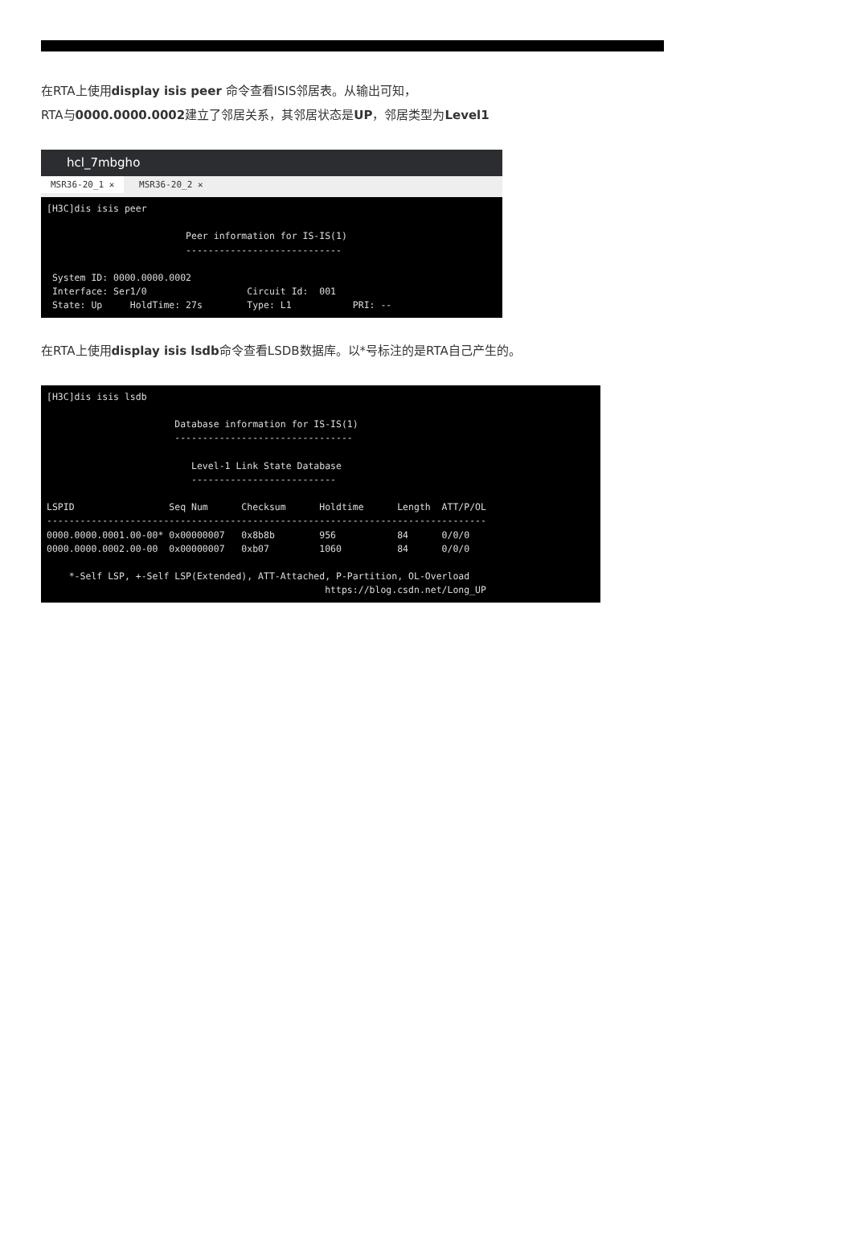在RTA上使用display isis peer 命令查看ISIS邻居表。从输出可知，
RTA与0000.0000.0002建立了邻居关系，其邻居状态是UP，邻居类型为Level1
hcl_7mbgho
MSR36-20_1 ✕ MSR36-20_2 ✕
[H3C]dis isis peer

                         Peer information for IS-IS(1)
                         ----------------------------

 System ID: 0000.0000.0002
 Interface: Ser1/0                  Circuit Id:  001
 State: Up     HoldTime: 27s        Type: L1           PRI: --
在RTA上使用display isis lsdb命令查看LSDB数据库。以*号标注的是RTA自己产生的。
[H3C]dis isis lsdb

                       Database information for IS-IS(1)
                       --------------------------------

                          Level-1 Link State Database
                          --------------------------

LSPID                 Seq Num      Checksum      Holdtime      Length  ATT/P/OL
-------------------------------------------------------------------------------
0000.0000.0001.00-00* 0x00000007   0x8b8b        956           84      0/0/0
0000.0000.0002.00-00  0x00000007   0xb07         1060          84      0/0/0

    *-Self LSP, +-Self LSP(Extended), ATT-Attached, P-Partition, OL-Overload
                                                  https://blog.csdn.net/Long_UP